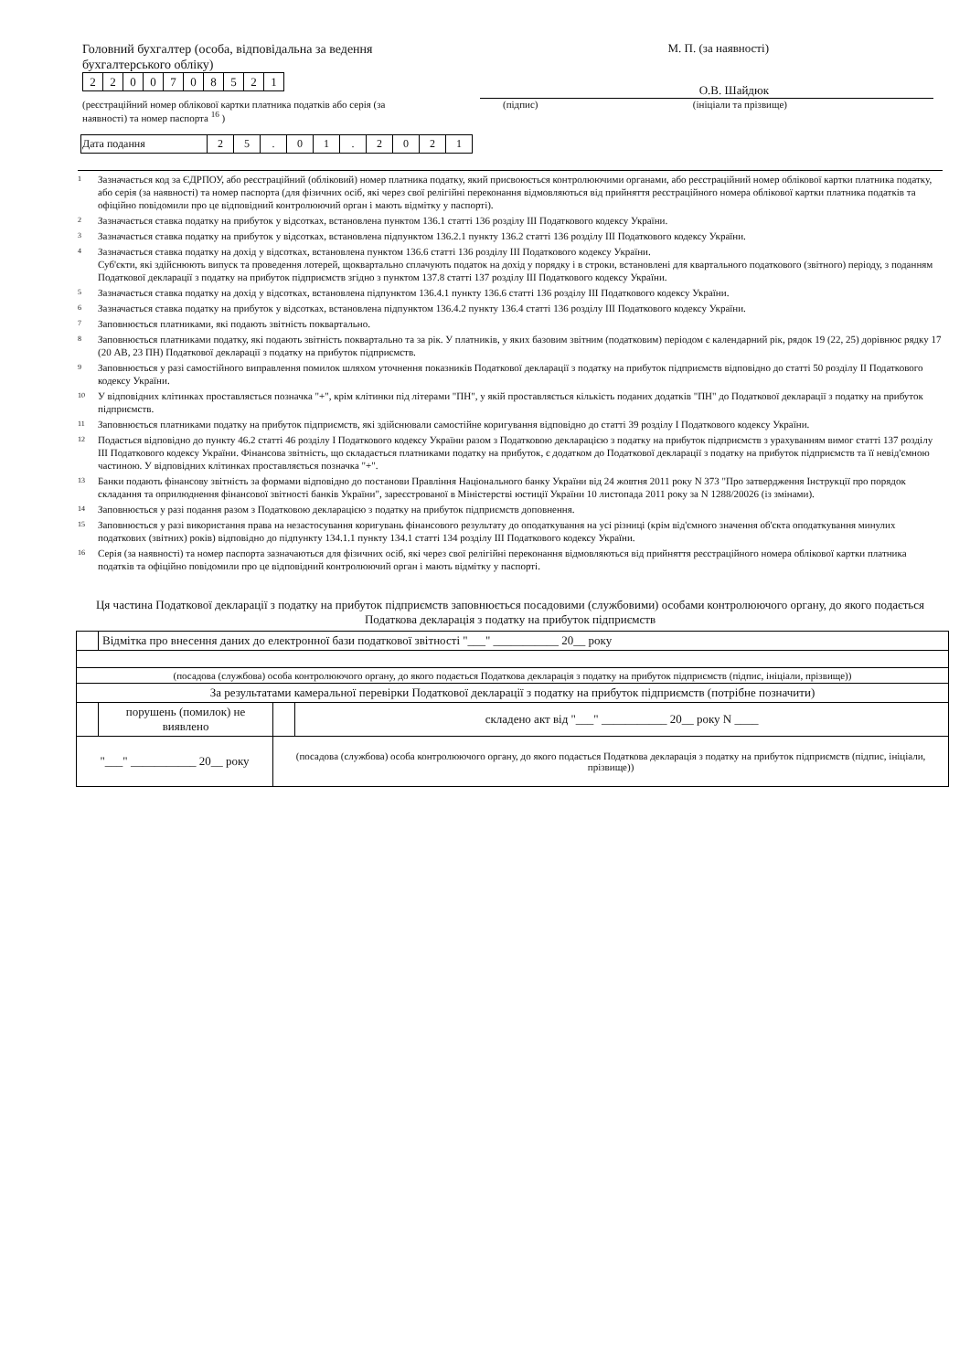Головний бухгалтер (особа, відповідальна за ведення бухгалтерського обліку)
| 2 | 2 | 0 | 0 | 7 | 0 | 8 | 5 | 2 | 1 |
(реєстраційний номер облікової картки платника податків або серія (за наявності) та номер паспорта <sup>16</sup> )
М. П. (за наявності)
О.В. Шайдюк
(підпис) (ініціали та прізвище)
| Дата подання | 2 | 5 | . | 0 | 1 | . | 2 | 0 | 2 | 1 |
<sup>1</sup> Зазначається код за ЄДРПОУ, або реєстраційний (обліковий) номер платника податку, який присвоюється контролюючими органами, або реєстраційний номер облікової картки платника податку, або серія (за наявності) та номер паспорта (для фізичних осіб, які через свої релігійні переконання відмовляються від прийняття реєстраційного номера облікової картки платника податків та офіційно повідомили про це відповідний контролюючий орган і мають відмітку у паспорті).
<sup>2</sup> Зазначається ставка податку на прибуток у відсотках, встановлена пунктом 136.1 статті 136 розділу III Податкового кодексу України.
<sup>3</sup> Зазначається ставка податку на прибуток у відсотках, встановлена підпунктом 136.2.1 пункту 136.2 статті 136 розділу III Податкового кодексу України.
<sup>4</sup> Зазначається ставка податку на дохід у відсотках, встановлена пунктом 136.6 статті 136 розділу III Податкового кодексу України.
Суб'єкти, які здійснюють випуск та проведення лотерей, щоквартально сплачують податок на дохід у порядку і в строки, встановлені для квартального податкового (звітного) періоду, з поданням Податкової декларації з податку на прибуток підприємств згідно з пунктом 137.8 статті 137 розділу III Податкового кодексу України.
<sup>5</sup> Зазначається ставка податку на дохід у відсотках, встановлена підпунктом 136.4.1 пункту 136.6 статті 136 розділу III Податкового кодексу України.
<sup>6</sup> Зазначається ставка податку на прибуток у відсотках, встановлена підпунктом 136.4.2 пункту 136.4 статті 136 розділу III Податкового кодексу України.
<sup>7</sup> Заповнюється платниками, які подають звітність поквартально.
<sup>8</sup> Заповнюється платниками податку, які подають звітність поквартально та за рік. У платників, у яких базовим звітним (податковим) періодом є календарний рік, рядок 19 (22, 25) дорівнює рядку 17 (20 АВ, 23 ПН) Податкової декларації з податку на прибуток підприємств.
<sup>9</sup> Заповнюється у разі самостійного виправлення помилок шляхом уточнення показників Податкової декларації з податку на прибуток підприємств відповідно до статті 50 розділу II Податкового кодексу України.
<sup>10</sup> У відповідних клітинках проставляється позначка "+", крім клітинки під літерами "ПН", у якій проставляється кількість поданих додатків "ПН" до Податкової декларації з податку на прибуток підприємств.
<sup>11</sup> Заповнюється платниками податку на прибуток підприємств, які здійснювали самостійне коригування відповідно до статті 39 розділу I Податкового кодексу України.
<sup>12</sup> Подається відповідно до пункту 46.2 статті 46 розділу I Податкового кодексу України разом з Податковою декларацією з податку на прибуток підприємств з урахуванням вимог статті 137 розділу III Податкового кодексу України. Фінансова звітність, що складається платниками податку на прибуток, є додатком до Податкової декларації з податку на прибуток підприємств та її невід'ємною частиною. У відповідних клітинках проставляється позначка "+".
<sup>13</sup> Банки подають фінансову звітність за формами відповідно до постанови Правління Національного банку України від 24 жовтня 2011 року N 373 "Про затвердження Інструкції про порядок складання та оприлюднення фінансової звітності банків України", зареєстрованої в Міністерстві юстиції України 10 листопада 2011 року за N 1288/20026 (із змінами).
<sup>14</sup> Заповнюється у разі подання разом з Податковою декларацією з податку на прибуток підприємств доповнення.
<sup>15</sup> Заповнюється у разі використання права на незастосування коригувань фінансового результату до оподаткування на усі різниці (крім від'ємного значення об'єкта оподаткування минулих податкових (звітних) років) відповідно до підпункту 134.1.1 пункту 134.1 статті 134 розділу III Податкового кодексу України.
<sup>16</sup> Серія (за наявності) та номер паспорта зазначаються для фізичних осіб, які через свої релігійні переконання відмовляються від прийняття реєстраційного номера облікової картки платника податків та офіційно повідомили про це відповідний контролюючий орган і мають відмітку у паспорті.
Ця частина Податкової декларації з податку на прибуток підприємств заповнюється посадовими (службовими) особами контролюючого органу, до якого подається Податкова декларація з податку на прибуток підприємств
| | Відмітка про внесення даних до електронної бази податкової звітності "___" ___________ 20__ року | | |
| (посадова (службова) особа контролюючого органу, до якого подається Податкова декларація з податку на прибуток підприємств (підпис, ініціали, прізвище)) | | | |
| За результатами камеральної перевірки Податкової декларації з податку на прибуток підприємств (потрібне позначити) | | | |
| | порушень (помилок) не виявлено | | складено акт від "___" ___________ 20__ року N ____ |
| "___" ___________ 20__ року | | (посадова (службова) особа контролюючого органу, до якого подається Податкова декларація з податку на прибуток підприємств (підпис, ініціали, прізвище)) | |